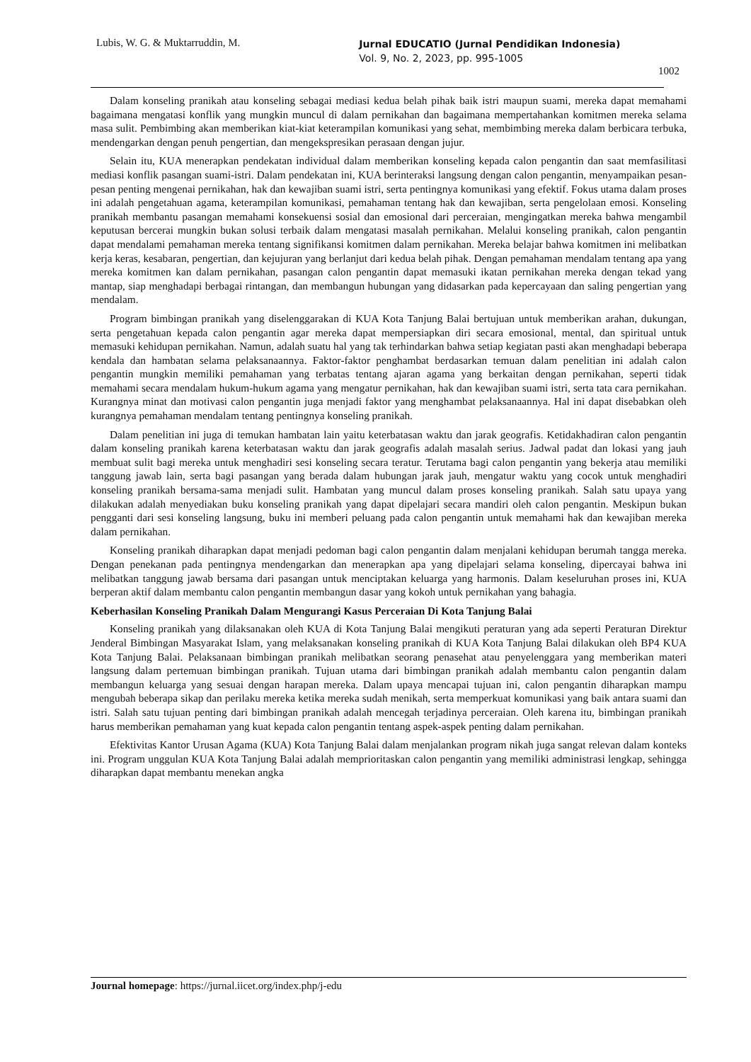Lubis, W. G. & Muktarruddin, M. Jurnal EDUCATIO (Jurnal Pendidikan Indonesia)
Vol. 9, No. 2, 2023, pp. 995-1005
1002
Dalam konseling pranikah atau konseling sebagai mediasi kedua belah pihak baik istri maupun suami, mereka dapat memahami bagaimana mengatasi konflik yang mungkin muncul di dalam pernikahan dan bagaimana mempertahankan komitmen mereka selama masa sulit. Pembimbing akan memberikan kiat-kiat keterampilan komunikasi yang sehat, membimbing mereka dalam berbicara terbuka, mendengarkan dengan penuh pengertian, dan mengekspresikan perasaan dengan jujur.
Selain itu, KUA menerapkan pendekatan individual dalam memberikan konseling kepada calon pengantin dan saat memfasilitasi mediasi konflik pasangan suami-istri. Dalam pendekatan ini, KUA berinteraksi langsung dengan calon pengantin, menyampaikan pesan-pesan penting mengenai pernikahan, hak dan kewajiban suami istri, serta pentingnya komunikasi yang efektif. Fokus utama dalam proses ini adalah pengetahuan agama, keterampilan komunikasi, pemahaman tentang hak dan kewajiban, serta pengelolaan emosi. Konseling pranikah membantu pasangan memahami konsekuensi sosial dan emosional dari perceraian, mengingatkan mereka bahwa mengambil keputusan bercerai mungkin bukan solusi terbaik dalam mengatasi masalah pernikahan. Melalui konseling pranikah, calon pengantin dapat mendalami pemahaman mereka tentang signifikansi komitmen dalam pernikahan. Mereka belajar bahwa komitmen ini melibatkan kerja keras, kesabaran, pengertian, dan kejujuran yang berlanjut dari kedua belah pihak. Dengan pemahaman mendalam tentang apa yang mereka komitmen kan dalam pernikahan, pasangan calon pengantin dapat memasuki ikatan pernikahan mereka dengan tekad yang mantap, siap menghadapi berbagai rintangan, dan membangun hubungan yang didasarkan pada kepercayaan dan saling pengertian yang mendalam.
Program bimbingan pranikah yang diselenggarakan di KUA Kota Tanjung Balai bertujuan untuk memberikan arahan, dukungan, serta pengetahuan kepada calon pengantin agar mereka dapat mempersiapkan diri secara emosional, mental, dan spiritual untuk memasuki kehidupan pernikahan. Namun, adalah suatu hal yang tak terhindarkan bahwa setiap kegiatan pasti akan menghadapi beberapa kendala dan hambatan selama pelaksanaannya. Faktor-faktor penghambat berdasarkan temuan dalam penelitian ini adalah calon pengantin mungkin memiliki pemahaman yang terbatas tentang ajaran agama yang berkaitan dengan pernikahan, seperti tidak memahami secara mendalam hukum-hukum agama yang mengatur pernikahan, hak dan kewajiban suami istri, serta tata cara pernikahan. Kurangnya minat dan motivasi calon pengantin juga menjadi faktor yang menghambat pelaksanaannya. Hal ini dapat disebabkan oleh kurangnya pemahaman mendalam tentang pentingnya konseling pranikah.
Dalam penelitian ini juga di temukan hambatan lain yaitu keterbatasan waktu dan jarak geografis. Ketidakhadiran calon pengantin dalam konseling pranikah karena keterbatasan waktu dan jarak geografis adalah masalah serius. Jadwal padat dan lokasi yang jauh membuat sulit bagi mereka untuk menghadiri sesi konseling secara teratur. Terutama bagi calon pengantin yang bekerja atau memiliki tanggung jawab lain, serta bagi pasangan yang berada dalam hubungan jarak jauh, mengatur waktu yang cocok untuk menghadiri konseling pranikah bersama-sama menjadi sulit. Hambatan yang muncul dalam proses konseling pranikah. Salah satu upaya yang dilakukan adalah menyediakan buku konseling pranikah yang dapat dipelajari secara mandiri oleh calon pengantin. Meskipun bukan pengganti dari sesi konseling langsung, buku ini memberi peluang pada calon pengantin untuk memahami hak dan kewajiban mereka dalam pernikahan.
Konseling pranikah diharapkan dapat menjadi pedoman bagi calon pengantin dalam menjalani kehidupan berumah tangga mereka. Dengan penekanan pada pentingnya mendengarkan dan menerapkan apa yang dipelajari selama konseling, dipercayai bahwa ini melibatkan tanggung jawab bersama dari pasangan untuk menciptakan keluarga yang harmonis. Dalam keseluruhan proses ini, KUA berperan aktif dalam membantu calon pengantin membangun dasar yang kokoh untuk pernikahan yang bahagia.
Keberhasilan Konseling Pranikah Dalam Mengurangi Kasus Perceraian Di Kota Tanjung Balai
Konseling pranikah yang dilaksanakan oleh KUA di Kota Tanjung Balai mengikuti peraturan yang ada seperti Peraturan Direktur Jenderal Bimbingan Masyarakat Islam, yang melaksanakan konseling pranikah di KUA Kota Tanjung Balai dilakukan oleh BP4 KUA Kota Tanjung Balai. Pelaksanaan bimbingan pranikah melibatkan seorang penasehat atau penyelenggara yang memberikan materi langsung dalam pertemuan bimbingan pranikah. Tujuan utama dari bimbingan pranikah adalah membantu calon pengantin dalam membangun keluarga yang sesuai dengan harapan mereka. Dalam upaya mencapai tujuan ini, calon pengantin diharapkan mampu mengubah beberapa sikap dan perilaku mereka ketika mereka sudah menikah, serta memperkuat komunikasi yang baik antara suami dan istri. Salah satu tujuan penting dari bimbingan pranikah adalah mencegah terjadinya perceraian. Oleh karena itu, bimbingan pranikah harus memberikan pemahaman yang kuat kepada calon pengantin tentang aspek-aspek penting dalam pernikahan.
Efektivitas Kantor Urusan Agama (KUA) Kota Tanjung Balai dalam menjalankan program nikah juga sangat relevan dalam konteks ini. Program unggulan KUA Kota Tanjung Balai adalah memprioritaskan calon pengantin yang memiliki administrasi lengkap, sehingga diharapkan dapat membantu menekan angka
Journal homepage: https://jurnal.iicet.org/index.php/j-edu